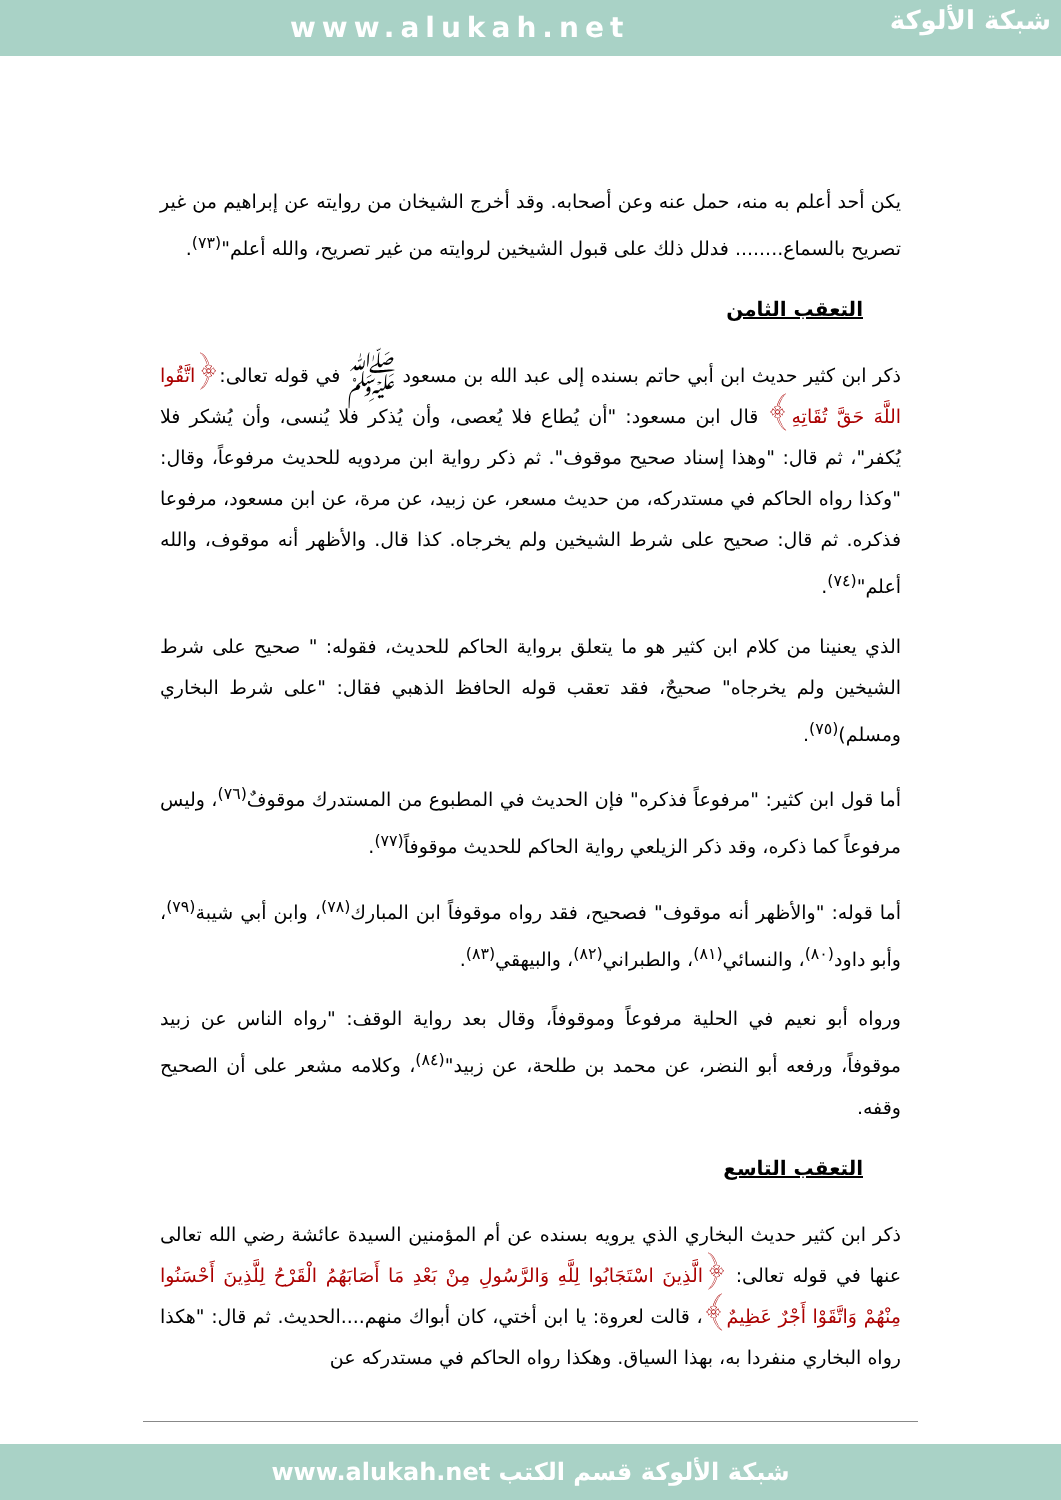www.alukah.net
شبكة الألوكة
يكن أحد أعلم به منه، حمل عنه وعن أصحابه. وقد أخرج الشيخان من روايته عن إبراهيم من غير تصريح بالسماع........ فدلل ذلك على قبول الشيخين لروايته من غير تصريح، والله أعلم"<sup>(٧٣)</sup>.
التعقب الثامن
ذكر ابن كثير حديث ابن أبي حاتم بسنده إلى عبد الله بن مسعود ﷺ في قوله تعالى:﴿اتَّقُوا اللَّهَ حَقَّ تُقَاتِهِ﴾ قال ابن مسعود: "أن يُطاع فلا يُعصى، وأن يُذكر فلا يُنسى، وأن يُشكر فلا يُكفر"، ثم قال: "وهذا إسناد صحيح موقوف". ثم ذكر رواية ابن مردويه للحديث مرفوعاً، وقال: "وكذا رواه الحاكم في مستدركه، من حديث مسعر، عن زبيد، عن مرة، عن ابن مسعود، مرفوعا فذكره. ثم قال: صحيح على شرط الشيخين ولم يخرجاه. كذا قال. والأظهر أنه موقوف، والله أعلم"<sup>(٧٤)</sup>.
الذي يعنينا من كلام ابن كثير هو ما يتعلق برواية الحاكم للحديث، فقوله: " صحيح على شرط الشيخين ولم يخرجاه" صحيحٌ، فقد تعقب قوله الحافظ الذهبي فقال: "على شرط البخاري ومسلم)<sup>(٧٥)</sup>.
أما قول ابن كثير: "مرفوعاً فذكره" فإن الحديث في المطبوع من المستدرك موقوفٌ<sup>(٧٦)</sup>، وليس مرفوعاً كما ذكره، وقد ذكر الزيلعي رواية الحاكم للحديث موقوفاً<sup>(٧٧)</sup>.
أما قوله: "والأظهر أنه موقوف" فصحيح، فقد رواه موقوفاً ابن المبارك<sup>(٧٨)</sup>، وابن أبي شيبة<sup>(٧٩)</sup>، وأبو داود<sup>(٨٠)</sup>، والنسائي<sup>(٨١)</sup>، والطبراني<sup>(٨٢)</sup>، والبيهقي<sup>(٨٣)</sup>.
ورواه أبو نعيم في الحلية مرفوعاً وموقوفاً، وقال بعد رواية الوقف: "رواه الناس عن زبيد موقوفاً، ورفعه أبو النضر، عن محمد بن طلحة، عن زبيد"<sup>(٨٤)</sup>، وكلامه مشعر على أن الصحيح وقفه.
التعقب التاسع
ذكر ابن كثير حديث البخاري الذي يرويه بسنده عن أم المؤمنين السيدة عائشة رضي الله تعالى عنها في قوله تعالى: ﴿الَّذِينَ اسْتَجَابُوا لِلَّهِ وَالرَّسُولِ مِنْ بَعْدِ مَا أَصَابَهُمُ الْقَرْحُ لِلَّذِينَ أَحْسَنُوا مِنْهُمْ وَاتَّقَوْا أَجْرٌ عَظِيمٌ﴾، قالت لعروة: يا ابن أختي، كان أبواك منهم....الحديث. ثم قال: "هكذا رواه البخاري منفردا به، بهذا السياق. وهكذا رواه الحاكم في مستدركه عن
شبكة الألوكة قسم الكتب www.alukah.net